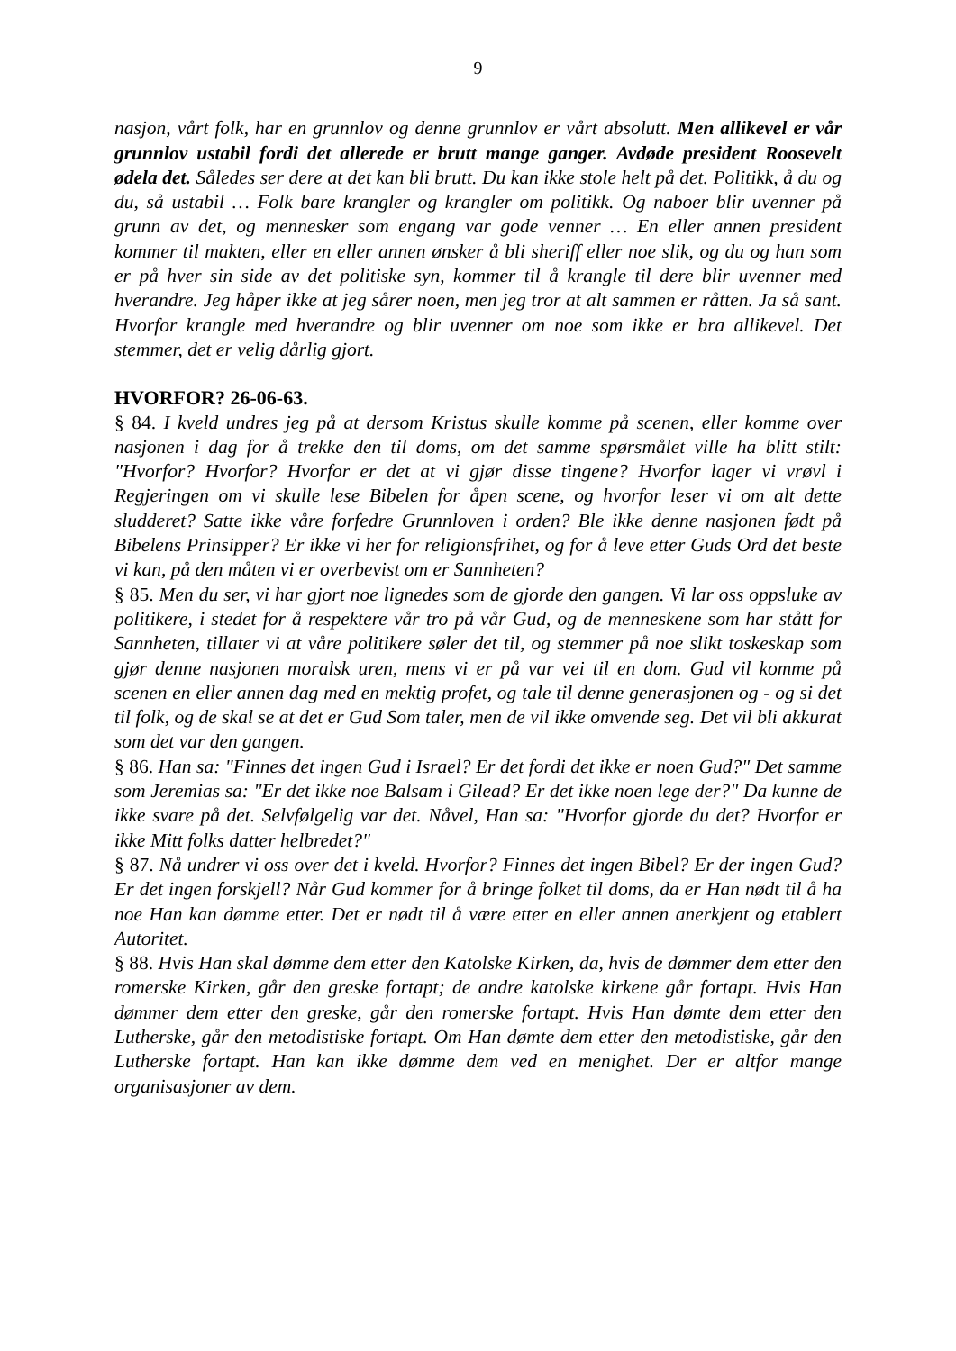9
nasjon, vårt folk, har en grunnlov og denne grunnlov er vårt absolutt. Men allikevel er vår grunnlov ustabil fordi det allerede er brutt mange ganger. Avdøde president Roosevelt ødela det. Således ser dere at det kan bli brutt. Du kan ikke stole helt på det. Politikk, å du og du, så ustabil … Folk bare krangler og krangler om politikk. Og naboer blir uvenner på grunn av det, og mennesker som engang var gode venner … En eller annen president kommer til makten, eller en eller annen ønsker å bli sheriff eller noe slik, og du og han som er på hver sin side av det politiske syn, kommer til å krangle til dere blir uvenner med hverandre. Jeg håper ikke at jeg sårer noen, men jeg tror at alt sammen er råtten. Ja så sant. Hvorfor krangle med hverandre og blir uvenner om noe som ikke er bra allikevel. Det stemmer, det er velig dårlig gjort.
HVORFOR? 26-06-63.
§ 84. I kveld undres jeg på at dersom Kristus skulle komme på scenen, eller komme over nasjonen i dag for å trekke den til doms, om det samme spørsmålet ville ha blitt stilt: "Hvorfor? Hvorfor? Hvorfor er det at vi gjør disse tingene? Hvorfor lager vi vrøvl i Regjeringen om vi skulle lese Bibelen for åpen scene, og hvorfor leser vi om alt dette sludderet? Satte ikke våre forfedre Grunnloven i orden? Ble ikke denne nasjonen født på Bibelens Prinsipper? Er ikke vi her for religionsfrihet, og for å leve etter Guds Ord det beste vi kan, på den måten vi er overbevist om er Sannheten?
§ 85. Men du ser, vi har gjort noe lignedes som de gjorde den gangen. Vi lar oss oppsluke av politikere, i stedet for å respektere vår tro på vår Gud, og de menneskene som har stått for Sannheten, tillater vi at våre politikere søler det til, og stemmer på noe slikt toskeskap som gjør denne nasjonen moralsk uren, mens vi er på var vei til en dom. Gud vil komme på scenen en eller annen dag med en mektig profet, og tale til denne generasjonen og - og si det til folk, og de skal se at det er Gud Som taler, men de vil ikke omvende seg. Det vil bli akkurat som det var den gangen.
§ 86. Han sa: "Finnes det ingen Gud i Israel? Er det fordi det ikke er noen Gud?" Det samme som Jeremias sa: "Er det ikke noe Balsam i Gilead? Er det ikke noen lege der?" Da kunne de ikke svare på det. Selvfølgelig var det. Nåvel, Han sa: "Hvorfor gjorde du det? Hvorfor er ikke Mitt folks datter helbredet?"
§ 87. Nå undrer vi oss over det i kveld. Hvorfor? Finnes det ingen Bibel? Er der ingen Gud? Er det ingen forskjell? Når Gud kommer for å bringe folket til doms, da er Han nødt til å ha noe Han kan dømme etter. Det er nødt til å være etter en eller annen anerkjent og etablert Autoritet.
§ 88. Hvis Han skal dømme dem etter den Katolske Kirken, da, hvis de dømmer dem etter den romerske Kirken, går den greske fortapt; de andre katolske kirkene går fortapt. Hvis Han dømmer dem etter den greske, går den romerske fortapt. Hvis Han dømte dem etter den Lutherske, går den metodistiske fortapt. Om Han dømte dem etter den metodistiske, går den Lutherske fortapt. Han kan ikke dømme dem ved en menighet. Der er altfor mange organisasjoner av dem.